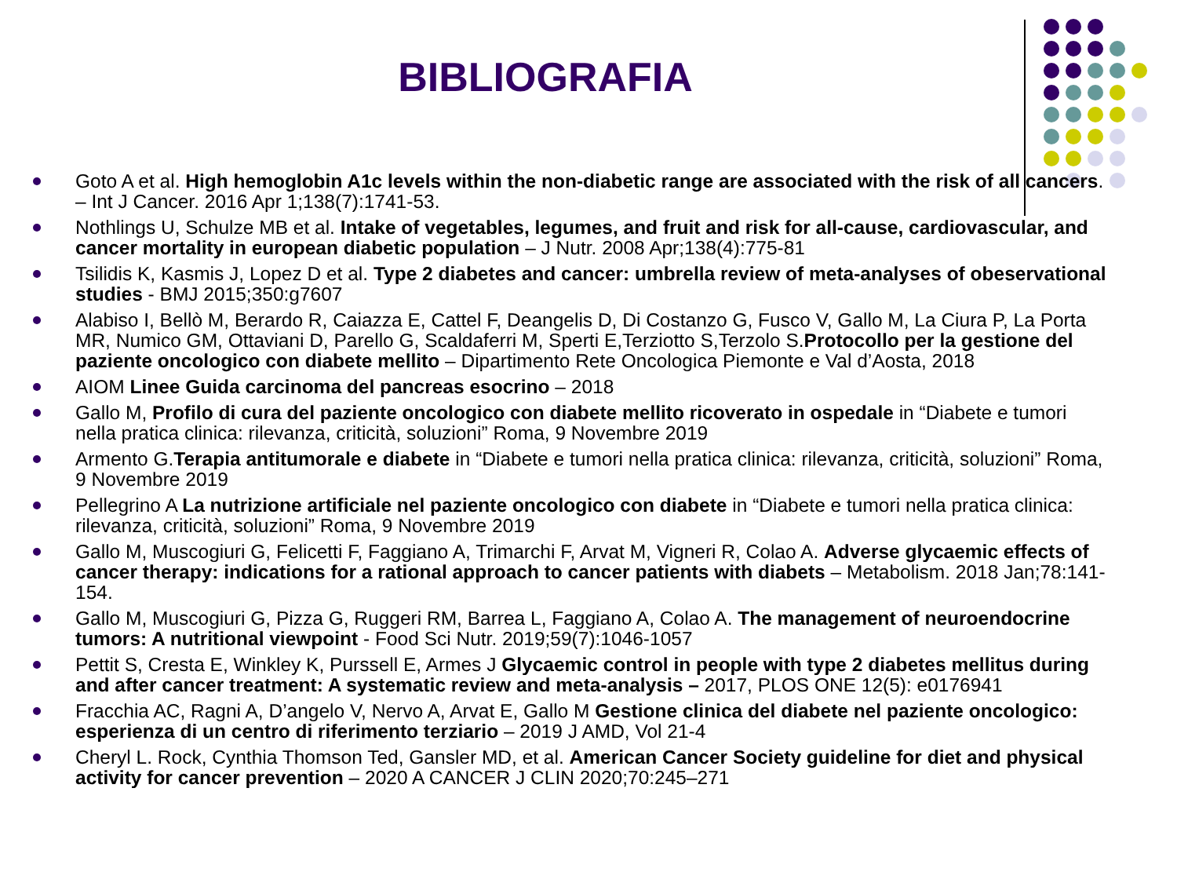BIBLIOGRAFIA
Goto A et al. High hemoglobin A1c levels within the non-diabetic range are associated with the risk of all cancers. – Int J Cancer. 2016 Apr 1;138(7):1741-53.
Nothlings U, Schulze MB et al. Intake of vegetables, legumes, and fruit and risk for all-cause, cardiovascular, and cancer mortality in european diabetic population – J Nutr. 2008 Apr;138(4):775-81
Tsilidis K, Kasmis J, Lopez D et al. Type 2 diabetes and cancer: umbrella review of meta-analyses of obeservational studies - BMJ 2015;350:g7607
Alabiso I, Bellò M, Berardo R, Caiazza E, Cattel F, Deangelis D, Di Costanzo G, Fusco V, Gallo M, La Ciura P, La Porta MR, Numico GM, Ottaviani D, Parello G, Scaldaferri M, Sperti E,Terziotto S,Terzolo S.Protocollo per la gestione del paziente oncologico con diabete mellito – Dipartimento Rete Oncologica Piemonte e Val d’Aosta, 2018
AIOM Linee Guida carcinoma del pancreas esocrino – 2018
Gallo M, Profilo di cura del paziente oncologico con diabete mellito ricoverato in ospedale in “Diabete e tumori nella pratica clinica: rilevanza, criticità, soluzioni” Roma, 9 Novembre 2019
Armento G.Terapia antitumorale e diabete in “Diabete e tumori nella pratica clinica: rilevanza, criticità, soluzioni” Roma, 9 Novembre 2019
Pellegrino A La nutrizione artificiale nel paziente oncologico con diabete in “Diabete e tumori nella pratica clinica: rilevanza, criticità, soluzioni” Roma, 9 Novembre 2019
Gallo M, Muscogiuri G, Felicetti F, Faggiano A, Trimarchi F, Arvat M, Vigneri R, Colao A. Adverse glycaemic effects of cancer therapy: indications for a rational approach to cancer patients with diabets – Metabolism. 2018 Jan;78:141-154.
Gallo M, Muscogiuri G, Pizza G, Ruggeri RM, Barrea L, Faggiano A, Colao A. The management of neuroendocrine tumors: A nutritional viewpoint - Food Sci Nutr. 2019;59(7):1046-1057
Pettit S, Cresta E, Winkley K, Purssell E, Armes J Glycaemic control in people with type 2 diabetes mellitus during and after cancer treatment: A systematic review and meta-analysis – 2017, PLOS ONE 12(5): e0176941
Fracchia AC, Ragni A, D’angelo V, Nervo A, Arvat E, Gallo M Gestione clinica del diabete nel paziente oncologico: esperienza di un centro di riferimento terziario – 2019 J AMD, Vol 21-4
Cheryl L. Rock, Cynthia Thomson Ted, Gansler MD, et al. American Cancer Society guideline for diet and physical activity for cancer prevention – 2020 A CANCER J CLIN 2020;70:245–271